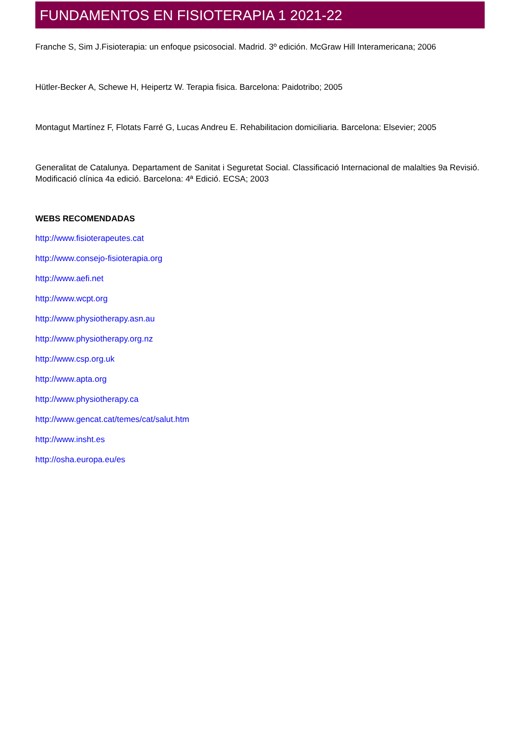FUNDAMENTOS EN FISIOTERAPIA 1 2021-22
Franche S, Sim J.Fisioterapia: un enfoque psicosocial. Madrid. 3º edición. McGraw Hill Interamericana; 2006
Hütler-Becker A, Schewe H, Heipertz W. Terapia fisica. Barcelona: Paidotribo; 2005
Montagut Martínez F, Flotats Farré G, Lucas Andreu E. Rehabilitacion domiciliaria. Barcelona: Elsevier; 2005
Generalitat de Catalunya. Departament de Sanitat i Seguretat Social. Classificació Internacional de malalties 9a Revisió. Modificació clínica 4a edició. Barcelona: 4ª Edició. ECSA; 2003
WEBS RECOMENDADAS
http://www.fisioterapeutes.cat
http://www.consejo-fisioterapia.org
http://www.aefi.net
http://www.wcpt.org
http://www.physiotherapy.asn.au
http://www.physiotherapy.org.nz
http://www.csp.org.uk
http://www.apta.org
http://www.physiotherapy.ca
http://www.gencat.cat/temes/cat/salut.htm
http://www.insht.es
http://osha.europa.eu/es